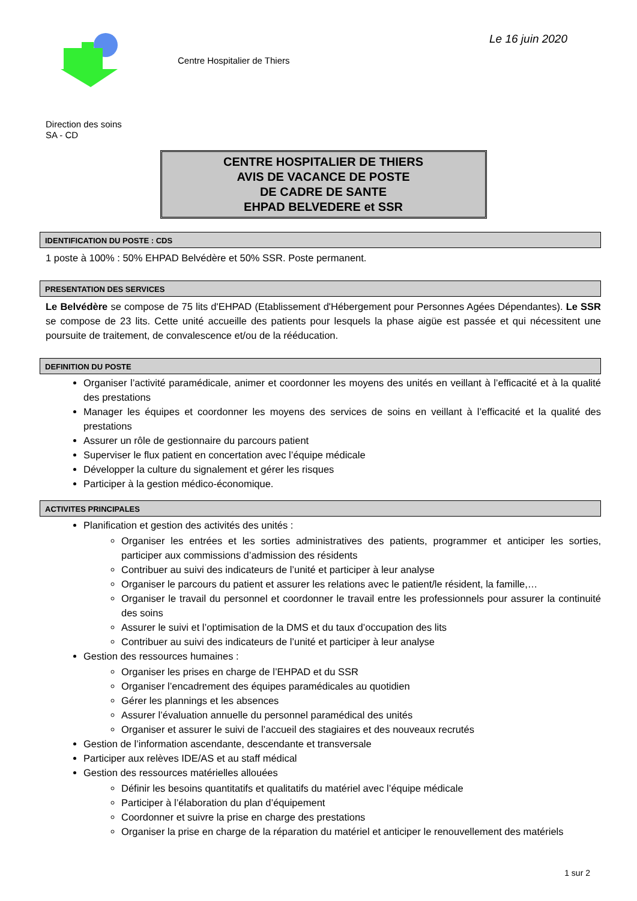Centre Hospitalier de Thiers
Le 16 juin 2020
Direction des soins
SA - CD
CENTRE HOSPITALIER DE THIERS
AVIS DE VACANCE DE POSTE
DE CADRE DE SANTE
EHPAD BELVEDERE et SSR
IDENTIFICATION DU POSTE : CDS
1 poste à 100% : 50% EHPAD Belvédère et 50% SSR. Poste permanent.
PRESENTATION DES SERVICES
Le Belvédère se compose de 75 lits d'EHPAD (Etablissement d'Hébergement pour Personnes Agées Dépendantes). Le SSR se compose de 23 lits. Cette unité accueille des patients pour lesquels la phase aigüe est passée et qui nécessitent une poursuite de traitement, de convalescence et/ou de la rééducation.
DEFINITION DU POSTE
Organiser l’activité paramédicale, animer et coordonner les moyens des unités en veillant à l’efficacité et à la qualité des prestations
Manager les équipes et coordonner les moyens des services de soins en veillant à l’efficacité et la qualité des prestations
Assurer un rôle de gestionnaire du parcours patient
Superviser le flux patient en concertation avec l’équipe médicale
Développer la culture du signalement et gérer les risques
Participer à la gestion médico-économique.
ACTIVITES PRINCIPALES
Planification et gestion des activités des unités :
Organiser les entrées et les sorties administratives des patients, programmer et anticiper les sorties, participer aux commissions d’admission des résidents
Contribuer au suivi des indicateurs de l’unité et participer à leur analyse
Organiser le parcours du patient et assurer les relations avec le patient/le résident, la famille,…
Organiser le travail du personnel et coordonner le travail entre les professionnels pour assurer la continuité des soins
Assurer le suivi et l’optimisation de la DMS et du taux d’occupation des lits
Contribuer au suivi des indicateurs de l’unité et participer à leur analyse
Gestion des ressources humaines :
Organiser les prises en charge de l’EHPAD et du SSR
Organiser l’encadrement des équipes paramédicales au quotidien
Gérer les plannings et les absences
Assurer l’évaluation annuelle du personnel paramédical des unités
Organiser et assurer le suivi de l’accueil des stagiaires et des nouveaux recrutés
Gestion de l’information ascendante, descendante et transversale
Participer aux relèves IDE/AS et au staff médical
Gestion des ressources matérielles allouées
Définir les besoins quantitatifs et qualitatifs du matériel avec l’équipe médicale
Participer à l’élaboration du plan d’équipement
Coordonner et suivre la prise en charge des prestations
Organiser la prise en charge de la réparation du matériel et anticiper le renouvellement des matériels
1 sur 2